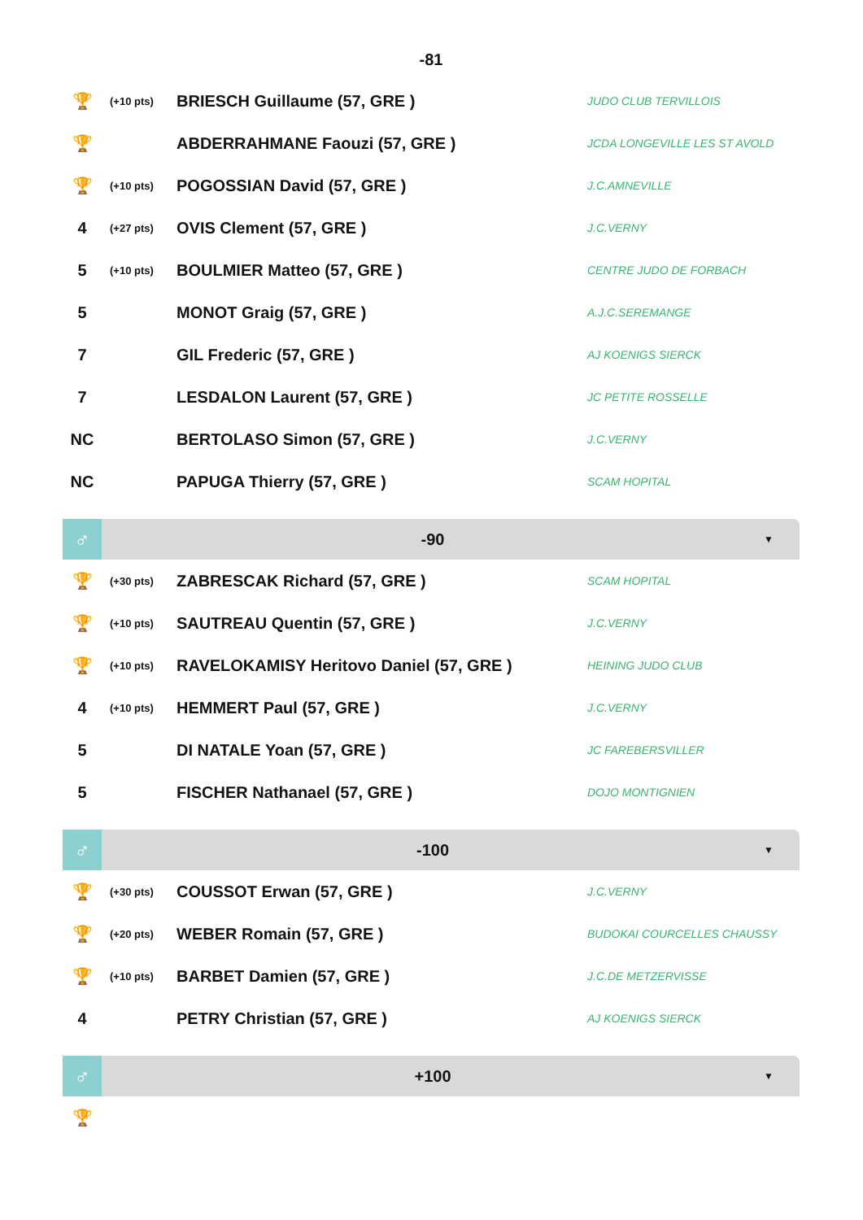-81
| 🏆 | (+10 pts) | BRIESCH Guillaume (57, GRE ) | JUDO CLUB TERVILLOIS |
| 🏆 | | ABDERRAHMANE Faouzi (57, GRE ) | JCDA LONGEVILLE LES ST AVOLD |
| 🏆 | (+10 pts) | POGOSSIAN David (57, GRE ) | J.C.AMNEVILLE |
| 4 | (+27 pts) | OVIS Clement (57, GRE ) | J.C.VERNY |
| 5 | (+10 pts) | BOULMIER Matteo (57, GRE ) | CENTRE JUDO DE FORBACH |
| 5 | | MONOT Graig (57, GRE ) | A.J.C.SEREMANGE |
| 7 | | GIL Frederic (57, GRE ) | AJ KOENIGS SIERCK |
| 7 | | LESDALON Laurent (57, GRE ) | JC PETITE ROSSELLE |
| NC | | BERTOLASO Simon (57, GRE ) | J.C.VERNY |
| NC | | PAPUGA Thierry (57, GRE ) | SCAM HOPITAL |
♂
-90
▼
| 🏆 | (+30 pts) | ZABRESCAK Richard (57, GRE ) | SCAM HOPITAL |
| 🏆 | (+10 pts) | SAUTREAU Quentin (57, GRE ) | J.C.VERNY |
| 🏆 | (+10 pts) | RAVELOKAMISY Heritovo Daniel (57, GRE ) | HEINING JUDO CLUB |
| 4 | (+10 pts) | HEMMERT Paul (57, GRE ) | J.C.VERNY |
| 5 | | DI NATALE Yoan (57, GRE ) | JC FAREBERSVILLER |
| 5 | | FISCHER Nathanael (57, GRE ) | DOJO MONTIGNIEN |
♂
-100
▼
| 🏆 | (+30 pts) | COUSSOT Erwan (57, GRE ) | J.C.VERNY |
| 🏆 | (+20 pts) | WEBER Romain (57, GRE ) | BUDOKAI COURCELLES CHAUSSY |
| 🏆 | (+10 pts) | BARBET Damien (57, GRE ) | J.C.DE METZERVISSE |
| 4 | | PETRY Christian (57, GRE ) | AJ KOENIGS SIERCK |
♂
+100
▼
| 🏆 | |